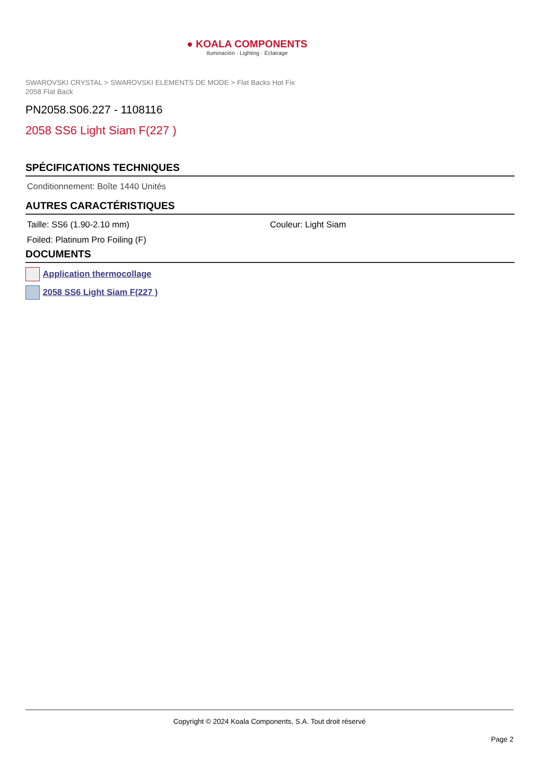● KOALA COMPONENTS
Iluminación · Lighting · Éclairage
SWAROVSKI CRYSTAL > SWAROVSKI ELEMENTS DE MODE > Flat Backs Hot Fix
2058 Flat Back
PN2058.S06.227 - 1108116
2058 SS6 Light Siam F(227 )
SPÉCIFICATIONS TECHNIQUES
Conditionnement: Boîte 1440 Unités
AUTRES CARACTÉRISTIQUES
Taille: SS6 (1.90-2.10 mm) Couleur: Light Siam
Foiled: Platinum Pro Foiling (F)
DOCUMENTS
Application thermocollage
2058 SS6 Light Siam F(227 )
Copyright © 2024 Koala Components, S.A. Tout droit réservé
Page 2